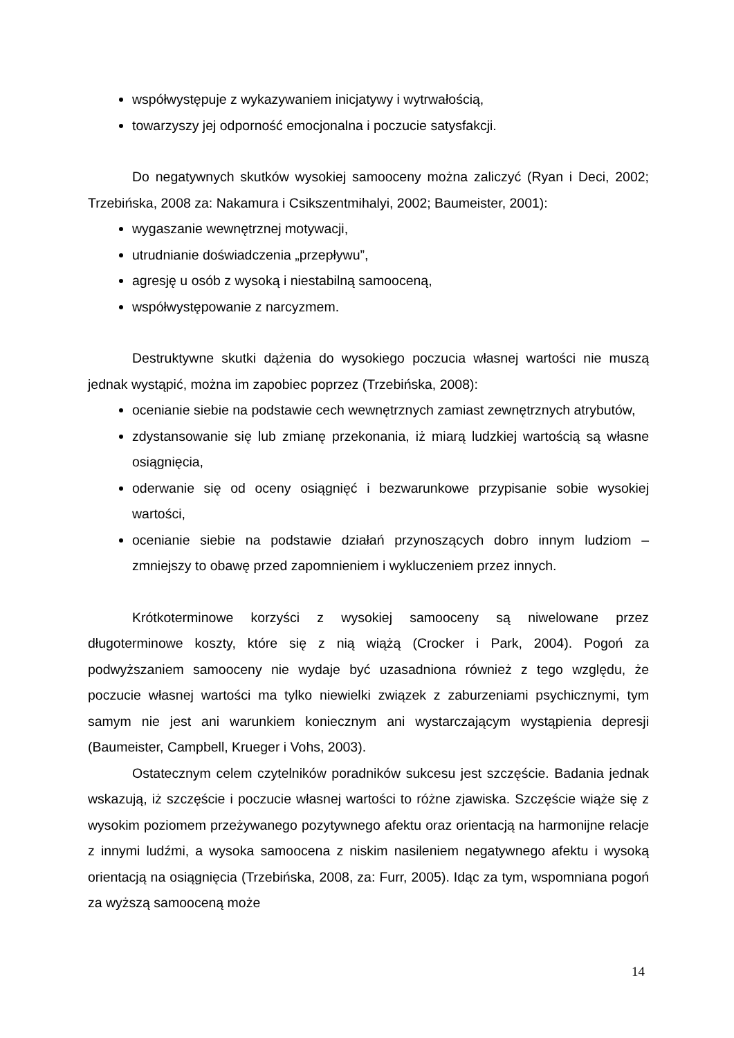współwystępuje z wykazywaniem inicjatywy i wytrwałością,
towarzyszy jej odporność emocjonalna i poczucie satysfakcji.
Do negatywnych skutków wysokiej samooceny można zaliczyć (Ryan i Deci, 2002; Trzebińska, 2008 za: Nakamura i Csikszentmihalyi, 2002; Baumeister, 2001):
wygaszanie wewnętrznej motywacji,
utrudnianie doświadczenia „przepływu”,
agresję u osób z wysoką i niestabilną samooceną,
współwystępowanie z narcyzmem.
Destruktywne skutki dążenia do wysokiego poczucia własnej wartości nie muszą jednak wystąpić, można im zapobiec poprzez (Trzebińska, 2008):
ocenianie siebie na podstawie cech wewnętrznych zamiast zewnętrznych atrybutów,
zdystansowanie się lub zmianę przekonania, iż miarą ludzkiej wartością są własne osiągnięcia,
oderwanie się od oceny osiągnięć i bezwarunkowe przypisanie sobie wysokiej wartości,
ocenianie siebie na podstawie działań przynoszących dobro innym ludziom – zmniejszy to obawę przed zapomnieniem i wykluczeniem przez innych.
Krótkoterminowe korzyści z wysokiej samooceny są niwelowane przez długoterminowe koszty, które się z nią wiążą (Crocker i Park, 2004). Pogoń za podwyższaniem samooceny nie wydaje być uzasadniona również z tego względu, że poczucie własnej wartości ma tylko niewielki związek z zaburzeniami psychicznymi, tym samym nie jest ani warunkiem koniecznym ani wystarczającym wystąpienia depresji (Baumeister, Campbell, Krueger i Vohs, 2003).
Ostatecznym celem czytelników poradników sukcesu jest szczęście. Badania jednak wskazują, iż szczęście i poczucie własnej wartości to różne zjawiska. Szczęście wiąże się z wysokim poziomem przeżywanego pozytywnego afektu oraz orientacją na harmonijne relacje z innymi ludźmi, a wysoka samoocena z niskim nasileniem negatywnego afektu i wysoką orientacją na osiągnięcia (Trzebińska, 2008, za: Furr, 2005). Idąc za tym, wspomniana pogoń za wyższą samooceną może
14